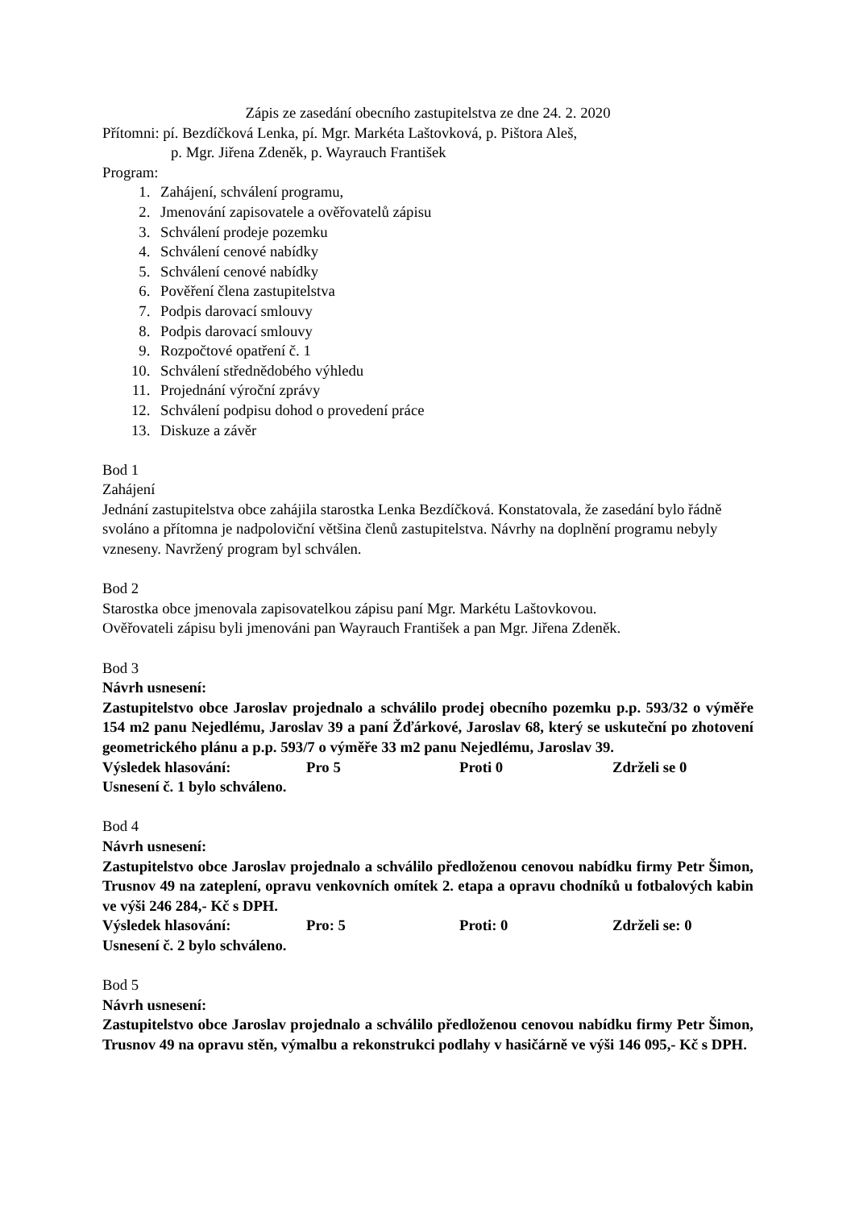Zápis ze zasedání obecního zastupitelstva ze dne 24. 2. 2020
Přítomni: pí. Bezdíčková Lenka, pí. Mgr. Markéta Laštovková, p. Pištora Aleš,
p. Mgr. Jiřena Zdeněk, p. Wayrauch František
Program:
1. Zahájení, schválení programu,
2. Jmenování zapisovatele a ověřovatelů zápisu
3. Schválení prodeje pozemku
4. Schválení cenové nabídky
5. Schválení cenové nabídky
6. Pověření člena zastupitelstva
7. Podpis darovací smlouvy
8. Podpis darovací smlouvy
9. Rozpočtové opatření č. 1
10. Schválení střednědobého výhledu
11. Projednání výroční zprávy
12. Schválení podpisu dohod o provedení práce
13. Diskuze a závěr
Bod 1
Zahájení
Jednání zastupitelstva obce zahájila starostka Lenka Bezdíčková. Konstatovala, že zasedání bylo řádně svoláno a přítomna je nadpoloviční většina členů zastupitelstva. Návrhy na doplnění programu nebyly vzneseny. Navržený program byl schválen.
Bod 2
Starostka obce jmenovala zapisovatelkou zápisu paní Mgr. Markétu Laštovkovou.
Ověřovateli zápisu byli jmenováni pan Wayrauch František a pan Mgr. Jiřena Zdeněk.
Bod 3
Návrh usnesení:
Zastupitelstvo obce Jaroslav projednalo a schválilo prodej obecního pozemku p.p. 593/32 o výměře 154 m2 panu Nejedlému, Jaroslav 39 a paní Žďárkové, Jaroslav 68, který se uskuteční po zhotovení geometrického plánu a p.p. 593/7 o výměře 33 m2 panu Nejedlému, Jaroslav 39.
Výsledek hlasování: Pro 5 Proti 0 Zdrželi se 0
Usnesení č. 1 bylo schváleno.
Bod 4
Návrh usnesení:
Zastupitelstvo obce Jaroslav projednalo a schválilo předloženou cenovou nabídku firmy Petr Šimon, Trusnov 49 na zateplení, opravu venkovních omítek 2. etapa a opravu chodníků u fotbalových kabin ve výši 246 284,- Kč s DPH.
Výsledek hlasování: Pro: 5 Proti: 0 Zdrželi se: 0
Usnesení č. 2 bylo schváleno.
Bod 5
Návrh usnesení:
Zastupitelstvo obce Jaroslav projednalo a schválilo předloženou cenovou nabídku firmy Petr Šimon, Trusnov 49 na opravu stěn, výmalbu a rekonstrukci podlahy v hasičárně ve výši 146 095,- Kč s DPH.